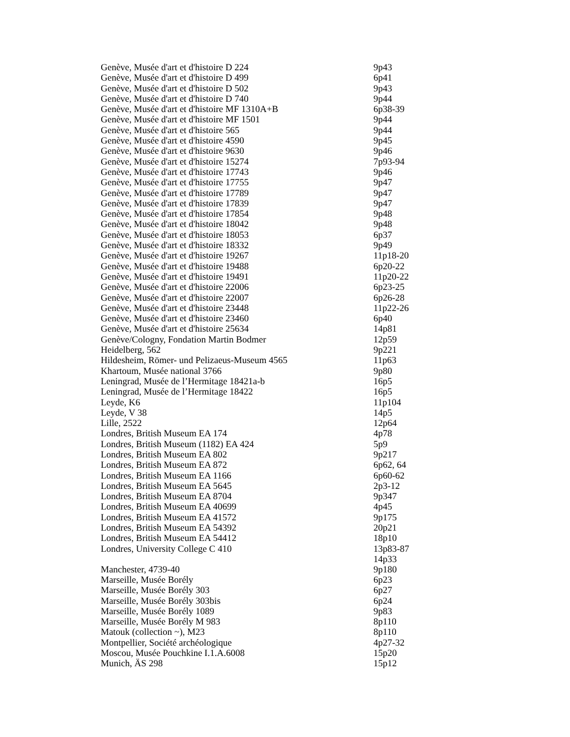| Genève, Musée d'art et d'histoire D 224 | 9p43 |
| Genève, Musée d'art et d'histoire D 499 | 6p41 |
| Genève, Musée d'art et d'histoire D 502 | 9p43 |
| Genève, Musée d'art et d'histoire D 740 | 9p44 |
| Genève, Musée d'art et d'histoire MF 1310A+B | 6p38-39 |
| Genève, Musée d'art et d'histoire MF 1501 | 9p44 |
| Genève, Musée d'art et d'histoire 565 | 9p44 |
| Genève, Musée d'art et d'histoire 4590 | 9p45 |
| Genève, Musée d'art et d'histoire 9630 | 9p46 |
| Genève, Musée d'art et d'histoire 15274 | 7p93-94 |
| Genève, Musée d'art et d'histoire 17743 | 9p46 |
| Genève, Musée d'art et d'histoire 17755 | 9p47 |
| Genève, Musée d'art et d'histoire 17789 | 9p47 |
| Genève, Musée d'art et d'histoire 17839 | 9p47 |
| Genève, Musée d'art et d'histoire 17854 | 9p48 |
| Genève, Musée d'art et d'histoire 18042 | 9p48 |
| Genève, Musée d'art et d'histoire 18053 | 6p37 |
| Genève, Musée d'art et d'histoire 18332 | 9p49 |
| Genève, Musée d'art et d'histoire 19267 | 11p18-20 |
| Genève, Musée d'art et d'histoire 19488 | 6p20-22 |
| Genève, Musée d'art et d'histoire 19491 | 11p20-22 |
| Genève, Musée d'art et d'histoire 22006 | 6p23-25 |
| Genève, Musée d'art et d'histoire 22007 | 6p26-28 |
| Genève, Musée d'art et d'histoire 23448 | 11p22-26 |
| Genève, Musée d'art et d'histoire 23460 | 6p40 |
| Genève, Musée d'art et d'histoire 25634 | 14p81 |
| Genève/Cologny, Fondation Martin Bodmer | 12p59 |
| Heidelberg, 562 | 9p221 |
| Hildesheim, Römer- und Pelizaeus-Museum 4565 | 11p63 |
| Khartoum, Musée national 3766 | 9p80 |
| Leningrad, Musée de l’Hermitage 18421a-b | 16p5 |
| Leningrad, Musée de l’Hermitage 18422 | 16p5 |
| Leyde, K6 | 11p104 |
| Leyde, V 38 | 14p5 |
| Lille, 2522 | 12p64 |
| Londres, British Museum EA 174 | 4p78 |
| Londres, British Museum (1182) EA 424 | 5p9 |
| Londres, British Museum EA 802 | 9p217 |
| Londres, British Museum EA 872 | 6p62, 64 |
| Londres, British Museum EA 1166 | 6p60-62 |
| Londres, British Museum EA 5645 | 2p3-12 |
| Londres, British Museum EA 8704 | 9p347 |
| Londres, British Museum EA 40699 | 4p45 |
| Londres, British Museum EA 41572 | 9p175 |
| Londres, British Museum EA 54392 | 20p21 |
| Londres, British Museum EA 54412 | 18p10 |
| Londres, University College C 410 | 13p83-87 14p33 |
| Manchester, 4739-40 | 9p180 |
| Marseille, Musée Borély | 6p23 |
| Marseille, Musée Borély 303 | 6p27 |
| Marseille, Musée Borély 303bis | 6p24 |
| Marseille, Musée Borély 1089 | 9p83 |
| Marseille, Musée Borély M 983 | 8p110 |
| Matouk (collection ~), M23 | 8p110 |
| Montpellier, Société archéologique | 4p27-32 |
| Moscou, Musée Pouchkine I.1.A.6008 | 15p20 |
| Munich, ÄS 298 | 15p12 |